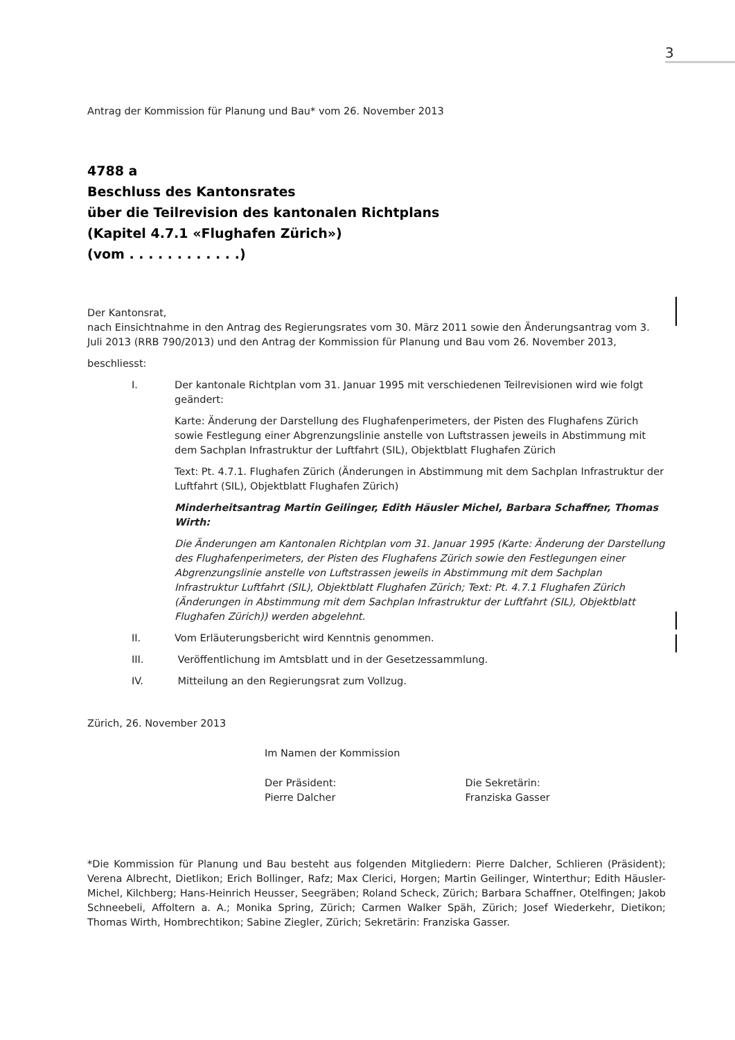3
Antrag der Kommission für Planung und Bau* vom 26. November 2013
4788 a
Beschluss des Kantonsrates
über die Teilrevision des kantonalen Richtplans
(Kapitel 4.7.1 «Flughafen Zürich»)
(vom . . . . . . . . . . . .)
Der Kantonsrat,
nach Einsichtnahme in den Antrag des Regierungsrates vom 30. März 2011 sowie den Änderungsantrag vom 3. Juli 2013 (RRB 790/2013) und den Antrag der Kommission für Planung und Bau vom 26. November 2013,
beschliesst:
I. Der kantonale Richtplan vom 31. Januar 1995 mit verschiedenen Teilrevisionen wird wie folgt geändert:
Karte: Änderung der Darstellung des Flughafenperimeters, der Pisten des Flughafens Zürich sowie Festlegung einer Abgrenzungslinie anstelle von Luftstrassen jeweils in Abstimmung mit dem Sachplan Infrastruktur der Luftfahrt (SIL), Objektblatt Flughafen Zürich
Text: Pt. 4.7.1. Flughafen Zürich (Änderungen in Abstimmung mit dem Sachplan Infrastruktur der Luftfahrt (SIL), Objektblatt Flughafen Zürich)
Minderheitsantrag Martin Geilinger, Edith Häusler Michel, Barbara Schaffner, Thomas Wirth:
Die Änderungen am Kantonalen Richtplan vom 31. Januar 1995 (Karte: Änderung der Darstellung des Flughafenperimeters, der Pisten des Flughafens Zürich sowie den Festlegungen einer Abgrenzungslinie anstelle von Luftstrassen jeweils in Abstimmung mit dem Sachplan Infrastruktur Luftfahrt (SIL), Objektblatt Flughafen Zürich; Text: Pt. 4.7.1 Flughafen Zürich (Änderungen in Abstimmung mit dem Sachplan Infrastruktur der Luftfahrt (SIL), Objektblatt Flughafen Zürich)) werden abgelehnt.
II. Vom Erläuterungsbericht wird Kenntnis genommen.
III. Veröffentlichung im Amtsblatt und in der Gesetzessammlung.
IV. Mitteilung an den Regierungsrat zum Vollzug.
Zürich, 26. November 2013
Im Namen der Kommission
Der Präsident:
Pierre Dalcher
Die Sekretärin:
Franziska Gasser
*Die Kommission für Planung und Bau besteht aus folgenden Mitgliedern: Pierre Dalcher, Schlieren (Präsident); Verena Albrecht, Dietlikon; Erich Bollinger, Rafz; Max Clerici, Horgen; Martin Geilinger, Winterthur; Edith Häusler-Michel, Kilchberg; Hans-Heinrich Heusser, Seegräben; Roland Scheck, Zürich; Barbara Schaffner, Otelfingen; Jakob Schneebeli, Affoltern a. A.; Monika Spring, Zürich; Carmen Walker Späh, Zürich; Josef Wiederkehr, Dietikon; Thomas Wirth, Hombrechtikon; Sabine Ziegler, Zürich; Sekretärin: Franziska Gasser.